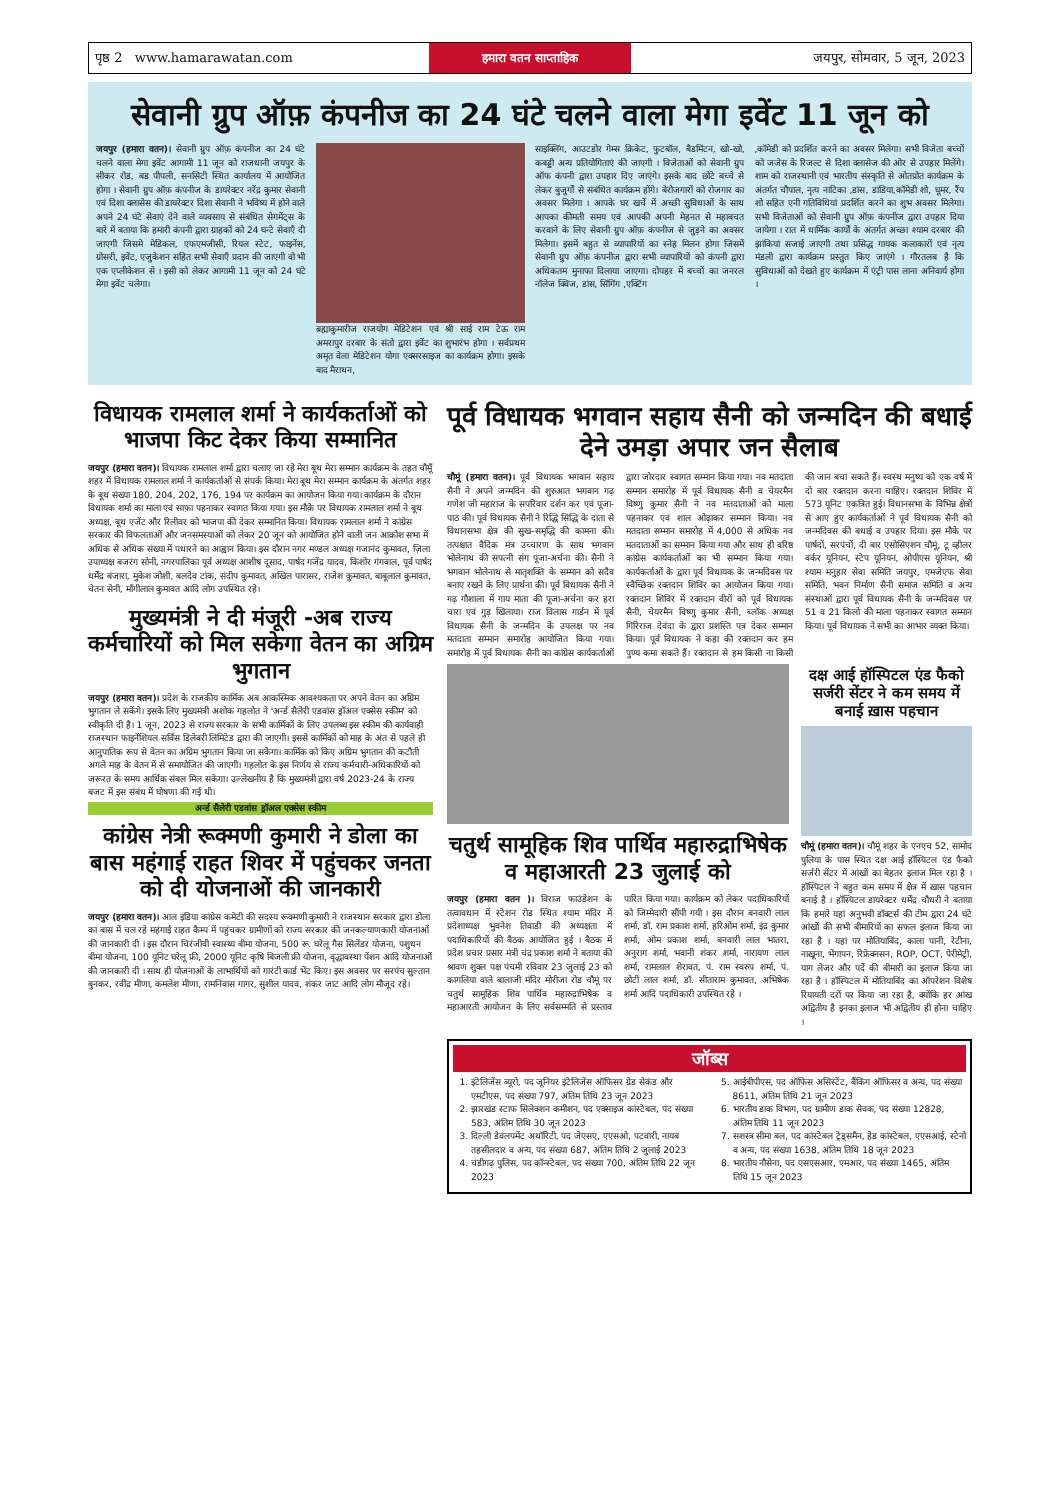पृष्ठ 2 www.hamarawatan.com
हमारा वतन साप्ताहिक
जयपुर, सोमवार, 5 जून, 2023
सेवानी ग्रुप ऑफ़ कंपनीज का 24 घंटे चलने वाला मेगा इवेंट 11 जून को
जयपुर (हमारा वतन)। सेवानी ग्रुप ऑफ़ कंपनीज का 24 घंटे चलने वाला मेगा इवेंट आगामी 11 जून को राजधानी जयपुर के सीकर रोड, बड पीपली, सनसिटी स्थित कार्यालय में आयोजित होगा । सेवानी ग्रुप ऑफ़ कंपनीज के डायरेक्टर नरेंद्र कुमार सेवानी एवं दिशा क्लासेस की डायरेक्टर दिशा सेवानी ने भविष्य में होने वाले अपने 24 घंटे सेवाएं देने वाले व्यवसाय से संबंधित सेगमेंट्स के बारे में बताया कि हमारी कंपनी द्वारा ग्राहकों को 24 घन्टे सेवाएँ दी जाएगी जिसमे मेडिकल, एफएमजीसी, रियल स्टेट, फाइनेंस, ग्रोसरी, इवेंट, एजुकेशन सहित सभी सेवाएँ प्रदान की जाएगी वो भी एक एप्लीकेशन से । इसी को लेकर आगामी 11 जून को 24 घंटे मेगा इवेंट चलेगा।
ब्रह्माकुमारीज राजयोग मेडिटेशन एवं श्री साई राम टेऊ राम अमरापुर दरबार के संतो द्वारा इवेंट का शुभारंभ होगा । सर्वप्रथम अमृत वेला मेडिटेशन योगा एक्सरसाइज का कार्यक्रम होगा। इसके बाद मैराथन,
साइक्लिंग, आउटडोर गेम्स क्रिकेट, फुटबॉल, बैडमिंटन, खो-खो, कबड्डी अन्य प्रतियोगिताएं की जाएगी । विजेताओं को सेवानी ग्रुप ऑफ कंपनी द्वारा उपहार दिए जाएंगे। इसके बाद छोटे बच्चे से लेकर बुजुर्गों से संबंधित कार्यक्रम होंगे। बेरोजगारों को रोजगार का अवसर मिलेगा । आपके घर खर्चे में अच्छी सुविधाओं के साथ आपका कीमती समय एवं आपकी अपनी मेहनत से महाबचत करवाने के लिए सेवानी ग्रुप ऑफ़ कंपनीज से जुड़ने का अवसर मिलेगा। इसमें बहुत से व्यापारियों का स्नेह मिलन होगा जिसमें सेवानी ग्रुप ऑफ़ कंपनीज द्वारा सभी व्यापारियों को कंपनी द्वारा अधिकतम मुनाफा दिलाया जाएगा। दोपहर में बच्चों का जनरल नॉलेज क्विज, डांस, सिंगिंग ,एक्टिंग
,कॉमेडी को प्रदर्शित करने का अवसर मिलेगा। सभी विजेता बच्चों को जजेस के रिजल्ट से दिशा क्लासेज की ओर से उपहार मिलेंगे। शाम को राजस्थानी एवं भारतीय संस्कृति से ओतप्रोत कार्यक्रम के अंतर्गत चौपाल, नृत्य नाटिका ,डांस, डांडिया,कॉमेडी शो, घूमर, रैंप शो सहित एनी गतिविधियां प्रदर्शित करने का शुभ अवसर मिलेगा। सभी विजेताओं को सेवानी ग्रुप ऑफ़ कंपनीज द्वारा उपहार दिया जायेगा । रात में धार्मिक कार्यों के अंतर्गत अच्छा श्याम दरबार की झांकियां सजाई जाएगी तथा प्रसिद्ध गायक कलाकारों एवं नृत्य मंडली द्वारा कार्यक्रम प्रस्तुत किए जाएंगे । गौरतलब है कि सुविधाओं को देखते हुए कार्यक्रम में एंट्री पास लाना अनिवार्य होगा ।
विधायक रामलाल शर्मा ने कार्यकर्ताओं को भाजपा किट देकर किया सम्मानित
जयपुर (हमारा वतन)। विधायक रामलाल शर्मा द्वारा चलाए जा रहे मेरा बूथ मेरा सम्मान कार्यक्रम के तहत चौमूँ शहर में विधायक रामलाल शर्मा ने कार्यकर्ताओं से संपर्क किया। मेरा बूथ मेरा सम्मान कार्यक्रम के अंतर्गत शहर के बूथ संख्या 180, 204, 202, 176, 194 पर कार्यक्रम का आयोजन किया गया। कार्यक्रम के दौरान विधायक शर्मा का माला एवं साफ़ा पहनाकर स्वागत किया गया। इस मौक़े पर विधायक रामलाल शर्मा ने बूथ अध्यक्ष, बूथ एजेंट और रिलीवर को भाजपा की देकर सम्मानित किया। विधायक रामलाल शर्मा ने कांग्रेस सरकार की विफलताओं और जनसमस्याओं को लेकर 20 जून को आयोजित होने वाली जन आक्रोश सभा में अधिक से अधिक संख्या में पधारने का आह्वान किया। इस दौरान नगर मण्डल अध्यक्ष गजानंद कुमावत, ज़िला उपाध्यक्ष बजरंग सोनी, नगरपालिका पूर्व अध्यक्ष आशीष दूसाद, पार्षद गजेंद्र यादव, किशोर गंगवाल, पूर्व पार्षद धर्मेंद्र बंजारा, मुकेश जोशी, बलदेव टांक, संदीप कुमावत, अखिल पारासर, राजेश कुमावत, बाबूलाल कुमावत, चेतन सेनी, माँगीलाल कुमावत आदि लोग उपस्थित रहे।
मुख्यमंत्री ने दी मंजूरी -अब राज्य कर्मचारियों को मिल सकेगा वेतन का अग्रिम भुगतान
जयपुर (हमारा वतन)। प्रदेश के राजकीय कार्मिक अब आकस्मिक आवश्यकता पर अपने वेतन का अग्रिम भुगतान ले सकेंगे। इसके लिए मुख्यमंत्री अशोक गहलोत ने 'अर्न्ड सैलेरी एडवांस ड्रॉअल एक्सेस स्कीम' को स्वीकृति दी है। 1 जून, 2023 से राज्य सरकार के सभी कार्मिकों के लिए उपलब्ध इस स्कीम की कार्यवाही राजस्थान फाइनेंशियल सर्विस डिलेवरी लिमिटेड द्वारा की जाएगी। इससे कार्मिकों को माह के अंत से पहले ही आनुपातिक रूप से वेतन का अग्रिम भुगतान किया जा सकेगा। कार्मिक को किए अग्रिम भुगतान की कटौती अगले माह के वेतन में से समायोजित की जाएगी। गहलोत के इस निर्णय से राज्य कर्मचारी-अधिकारियों को जरूरत के समय आर्थिक संबल मिल सकेगा। उल्लेखनीय है कि मुख्यमंत्री द्वारा वर्ष 2023-24 के राज्य बजट में इस संबंध में घोषणा की गई थी।
अर्न्ड सैलेरी एडवांस ड्रॉअल एक्सेस स्कीम
कांग्रेस नेत्री रूक्मणी कुमारी ने डोला का बास महंगाई राहत शिवर में पहुंचकर जनता को दी योजनाओं की जानकारी
जयपुर (हमारा वतन)। आल इंडिया कांग्रेस कमेटी की सदस्य रूक्मणी कुमारी ने राजस्थान सरकार द्वारा डोला का बास में चल रहे महंगाई राहत कैम्प में पहुंचकर ग्रामीणों को राज्य सरकार की जनकल्याणकारी योजनाओं की जानकारी दी । इस दौरान चिरंजीवी स्वास्थ्य बीमा योजना, 500 रू. घरेलू गैस सिलेंडर योजना, पशुधन बीमा योजना, 100 यूनिट घरेलू फ्री, 2000 यूनिट कृषि बिजली फ्री योजना, वृद्धावस्था पेंशन आदि योजनाओं की जानकारी दी । साथ ही योजनाओं के लाभार्थियों को गारंटी कार्ड भेंट किए। इस अवसर पर सरपंच सुल्तान बुनकर, रवींद्र मीणा, कमलेश मीणा, रामनिवास गागर, सुशील यादव, शंकर जाट आदि लोग मौजूद रहे।
पूर्व विधायक भगवान सहाय सैनी को जन्मदिन की बधाई देने उमड़ा अपार जन सैलाब
चौमूं (हमारा वतन)। पूर्व विधायक भगवान सहाय सैनी ने अपने जन्मदिन की शुरुआत भगवान गढ़ गणेश जी महाराज के सपरिवार दर्शन कर एवं पूजा-पाठ की। पूर्व विधायक सैनी ने रिद्धि सिद्धि के दाता से विधानसभा क्षेत्र की सुख-समृद्धि की कामना की। तत्पश्चात वैदिक मंत्र उच्चारण के साथ भगवान भोलेनाथ की सपत्नी संग पूजा-अर्चना की। सैनी ने भगवान भोलेनाथ से मातृशक्ति के सम्मान को सदैव बनाए रखने के लिए प्रार्थना की। पूर्व विधायक सैनी ने गढ़ गौशाला में गाय माता की पूजा-अर्चना कर हरा चारा एवं गुड़ खिलाया। राज विलास गार्डन में पूर्व विधायक सैनी के जन्मदिन के उपलक्ष पर नव मतदाता सम्मान समारोह आयोजित किया गया। समारोह में पूर्व विधायक सैनी का कांग्रेस कार्यकर्ताओं द्वारा जोरदार स्वागत सम्मान किया गया। नव मतदाता सम्मान समारोह में पूर्व विधायक सैनी व चेयरमैन विष्णु कुमार सैनी ने नव मतदाताओं को माला पहनाकर एवं शाल ओढ़ाकर सम्मान किया। नव मतदाता सम्मान समारोह में 4,000 से अधिक नव मतदाताओं का सम्मान किया गया और साथ ही वरिष्ठ कांग्रेस कार्यकर्ताओं का भी सम्मान किया गया। कार्यकर्ताओं के द्वारा पूर्व विधायक के जन्मदिवस पर स्वैच्छिक रक्तदान शिविर का आयोजन किया गया। रक्तदान शिविर में रक्तदान वीरों को पूर्व विधायक सैनी, चेयरमैन विष्णु कुमार सैनी, ब्लॉक अध्यक्ष गिरिराज देवंदा के द्वारा प्रशस्ति पत्र देकर सम्मान किया। पूर्व विधायक ने कहा की रक्तदान कर हम पुण्य कमा सकते हैं। रक्तदान से हम किसी ना किसी की जान बचा सकते हैं। स्वस्थ मनुष्य को एक वर्ष में दो बार रक्तदान करना चाहिए। रक्तदान शिविर में 573 यूनिट एकत्रित हुई। विधानसभा के विभिन्न क्षेत्रों से आए हुए कार्यकर्ताओं ने पूर्व विधायक सैनी को जन्मदिवस की बधाई व उपहार दिया। इस मौके पर पार्षदों, सरपंचों, दी बार एसोसिएशन चौमूं, टू व्हीलर वर्कर यूनियन, स्टेप यूनियन, ओपीएस यूनियन, श्री श्याम मनुहार सेवा समिति जयपुर, एमजेएफ सेवा समिति, भवन निर्माण सैनी समाज समिति व अन्य संस्थाओं द्वारा पूर्व विधायक सैनी के जन्मदिवस पर 51 व 21 किलो की माला पहनाकर स्वागत सम्मान किया। पूर्व विधायक ने सभी का आभार व्यक्त किया।
चतुर्थ सामूहिक शिव पार्थिव महारुद्राभिषेक व महाआरती 23 जुलाई को
जयपुर (हमारा वतन )। विराज फाउंडेशन के तत्वावधान में स्टेशन रोड स्थित श्याम मंदिर में प्रदेशाध्यक्ष भुवनेश तिवाडी की अध्यक्षता में पदाधिकारियों की बैठक आयोजित हुई । बैठक में प्रदेश प्रचार प्रसार मंत्री चंद्र प्रकाश शर्मा ने बताया की श्रावण शुक्ल पक्ष पंचमी रविवार 23 जुलाई 23 को कागलिया वाले बालाजी मंदिर मोरीजा रोड चौमूं पर चतुर्थ सामूहिक शिव पार्थिव महारुद्राभिषेक व महाआरती आयोजन के लिए सर्वसम्मति से प्रस्ताव पारित किया गया। कार्यक्रम को लेकर पदाधिकारियों को जिम्मेदारी सौंपी गयी । इस दौरान बनवारी लाल शर्मा, डॉ. राम प्रकाश शर्मा, हरिओम शर्मा, इंद्र कुमार शर्मा, ओम प्रकाश शर्मा, बनवारी लाल भातरा, अनुराग शर्मा, भवानी शंकर शर्मा, नारायण लाल शर्मा, रामलाल शेरावत, पं. राम स्वरुप शर्मा, पं. छोटी लाल शर्मा, डॉ. सीताराम कुमावत, अभिषेक शर्मा आदि पदाधिकारी उपस्थित रहे ।
दक्ष आई हॉस्पिटल एंड फैको सर्जरी सेंटर ने कम समय में बनाई ख़ास पहचान
चौमूं (हमारा वतन)। चौमूं शहर के एनएच 52, सामोद पुलिया के पास स्थित दक्ष आई हॉस्पिटल एंड फैको सर्जरी सेंटर में आंखों का बेहतर इलाज मिल रहा है । हॉस्पिटल ने बहुत कम समय में क्षेत्र में ख़ास पहचान बनाई है । हॉस्पिटल डायरेक्टर धर्मेंद्र चौधरी ने बताया कि हमारे यहां अनुभवी डॉक्टर्स की टीम द्वारा 24 घंटे आंखों की सभी बीमारियों का सफल इलाज किया जा रहा है । यहां पर मोतियाबिंद, काला पानी, रेटीना, नाख़ूना, भेंगापन, रिफ्रेक्नसन, ROP, OCT, पेरीमेट्री, याग लेजर और पर्दे की बीमारी का इलाज किया जा रहा है । हॉस्पिटल में मोतियाबिंद का ऑपरेशन विशेष रियायती दरों पर किया जा रहा है, क्योंकि हर आंख अद्वितीय है इनका इलाज भी अद्वितीय ही होना चाहिए ।
जॉब्स
1. इंटेलिजेंस ब्यूरो, पद जूनियर इंटेलिजेंस ऑफिसर ग्रेड सेकंड और एमटीएस, पद संख्या 797, अंतिम तिथि 23 जून 2023
2. झारखंड स्टाफ सिलेक्शन कमीशन, पद एक्साइज कांस्टेबल, पद संख्या 583, अंतिम तिथि 30 जून 2023
3. दिल्ली डेवलपमेंट अथॉरिटी, पद जेएसए, एएसओ, पटवारी, नायब तहसीलदार व अन्य, पद संख्या 687, अंतिम तिथि 2 जुलाई 2023
4. चंडीगढ़ पुलिस, पद कॉन्स्टेबल, पद संख्या 700, अंतिम तिथि 22 जून 2023
5. आईबीपीएस, पद ऑफिस असिस्टेंट, बैंकिंग ऑफिसर व अन्य, पद संख्या 8611, अंतिम तिथि 21 जून 2023
6. भारतीय डाक विभाग, पद ग्रामीण डाक सेवक, पद संख्या 12828, अंतिम तिथि 11 जून 2023
7. सशस्त्र सीमा बल, पद कांस्टेबल ट्रेड्समैन, हेड कांस्टेबल, एएसआई, स्टेनो व अन्य, पद संख्या 1638, अंतिम तिथि 18 जून 2023
8. भारतीय नौसेना, पद एसएसआर, एमआर, पद संख्या 1465, अंतिम तिथि 15 जून 2023